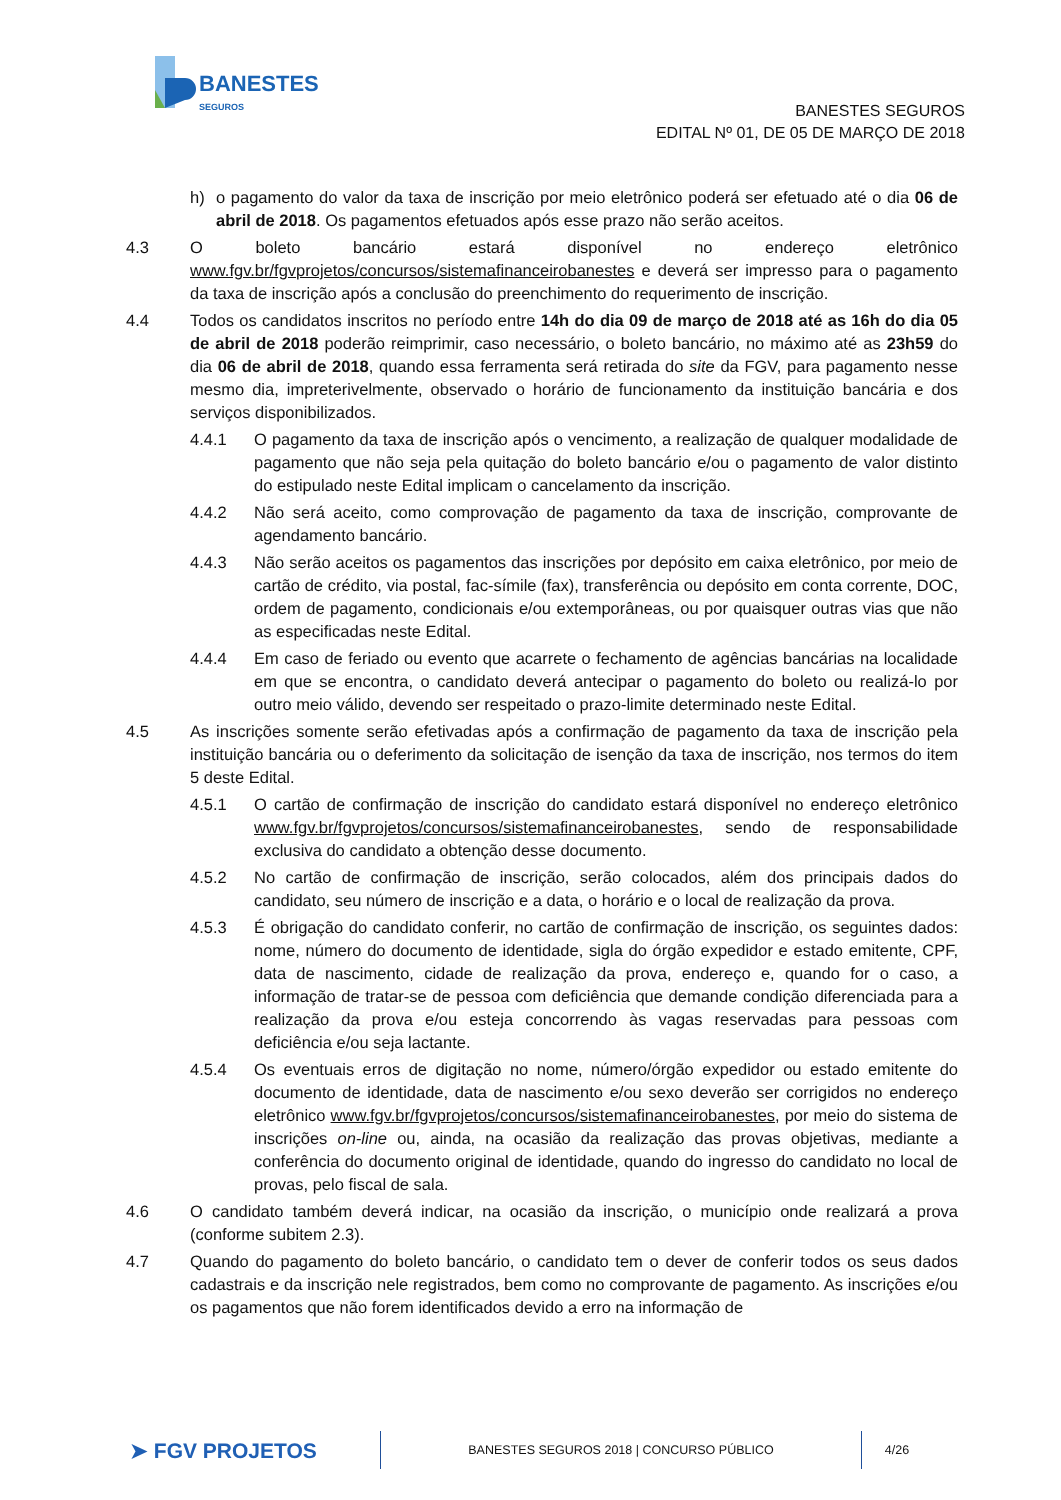BANESTES
SEGUROS
BANESTES SEGUROS
EDITAL Nº 01, DE 05 DE MARÇO DE 2018
h) o pagamento do valor da taxa de inscrição por meio eletrônico poderá ser efetuado até o dia 06 de abril de 2018. Os pagamentos efetuados após esse prazo não serão aceitos.
4.3 O boleto bancário estará disponível no endereço eletrônico www.fgv.br/fgvprojetos/concursos/sistemafinanceirobanestes e deverá ser impresso para o pagamento da taxa de inscrição após a conclusão do preenchimento do requerimento de inscrição.
4.4 Todos os candidatos inscritos no período entre 14h do dia 09 de março de 2018 até as 16h do dia 05 de abril de 2018 poderão reimprimir, caso necessário, o boleto bancário, no máximo até as 23h59 do dia 06 de abril de 2018, quando essa ferramenta será retirada do site da FGV, para pagamento nesse mesmo dia, impreterivelmente, observado o horário de funcionamento da instituição bancária e dos serviços disponibilizados.
4.4.1 O pagamento da taxa de inscrição após o vencimento, a realização de qualquer modalidade de pagamento que não seja pela quitação do boleto bancário e/ou o pagamento de valor distinto do estipulado neste Edital implicam o cancelamento da inscrição.
4.4.2 Não será aceito, como comprovação de pagamento da taxa de inscrição, comprovante de agendamento bancário.
4.4.3 Não serão aceitos os pagamentos das inscrições por depósito em caixa eletrônico, por meio de cartão de crédito, via postal, fac-símile (fax), transferência ou depósito em conta corrente, DOC, ordem de pagamento, condicionais e/ou extemporâneas, ou por quaisquer outras vias que não as especificadas neste Edital.
4.4.4 Em caso de feriado ou evento que acarrete o fechamento de agências bancárias na localidade em que se encontra, o candidato deverá antecipar o pagamento do boleto ou realizá-lo por outro meio válido, devendo ser respeitado o prazo-limite determinado neste Edital.
4.5 As inscrições somente serão efetivadas após a confirmação de pagamento da taxa de inscrição pela instituição bancária ou o deferimento da solicitação de isenção da taxa de inscrição, nos termos do item 5 deste Edital.
4.5.1 O cartão de confirmação de inscrição do candidato estará disponível no endereço eletrônico www.fgv.br/fgvprojetos/concursos/sistemafinanceirobanestes, sendo de responsabilidade exclusiva do candidato a obtenção desse documento.
4.5.2 No cartão de confirmação de inscrição, serão colocados, além dos principais dados do candidato, seu número de inscrição e a data, o horário e o local de realização da prova.
4.5.3 É obrigação do candidato conferir, no cartão de confirmação de inscrição, os seguintes dados: nome, número do documento de identidade, sigla do órgão expedidor e estado emitente, CPF, data de nascimento, cidade de realização da prova, endereço e, quando for o caso, a informação de tratar-se de pessoa com deficiência que demande condição diferenciada para a realização da prova e/ou esteja concorrendo às vagas reservadas para pessoas com deficiência e/ou seja lactante.
4.5.4 Os eventuais erros de digitação no nome, número/órgão expedidor ou estado emitente do documento de identidade, data de nascimento e/ou sexo deverão ser corrigidos no endereço eletrônico www.fgv.br/fgvprojetos/concursos/sistemafinanceirobanestes, por meio do sistema de inscrições on-line ou, ainda, na ocasião da realização das provas objetivas, mediante a conferência do documento original de identidade, quando do ingresso do candidato no local de provas, pelo fiscal de sala.
4.6 O candidato também deverá indicar, na ocasião da inscrição, o município onde realizará a prova (conforme subitem 2.3).
4.7 Quando do pagamento do boleto bancário, o candidato tem o dever de conferir todos os seus dados cadastrais e da inscrição nele registrados, bem como no comprovante de pagamento. As inscrições e/ou os pagamentos que não forem identificados devido a erro na informação de
➤ FGV PROJETOS
BANESTES SEGUROS 2018 | CONCURSO PÚBLICO 4/26